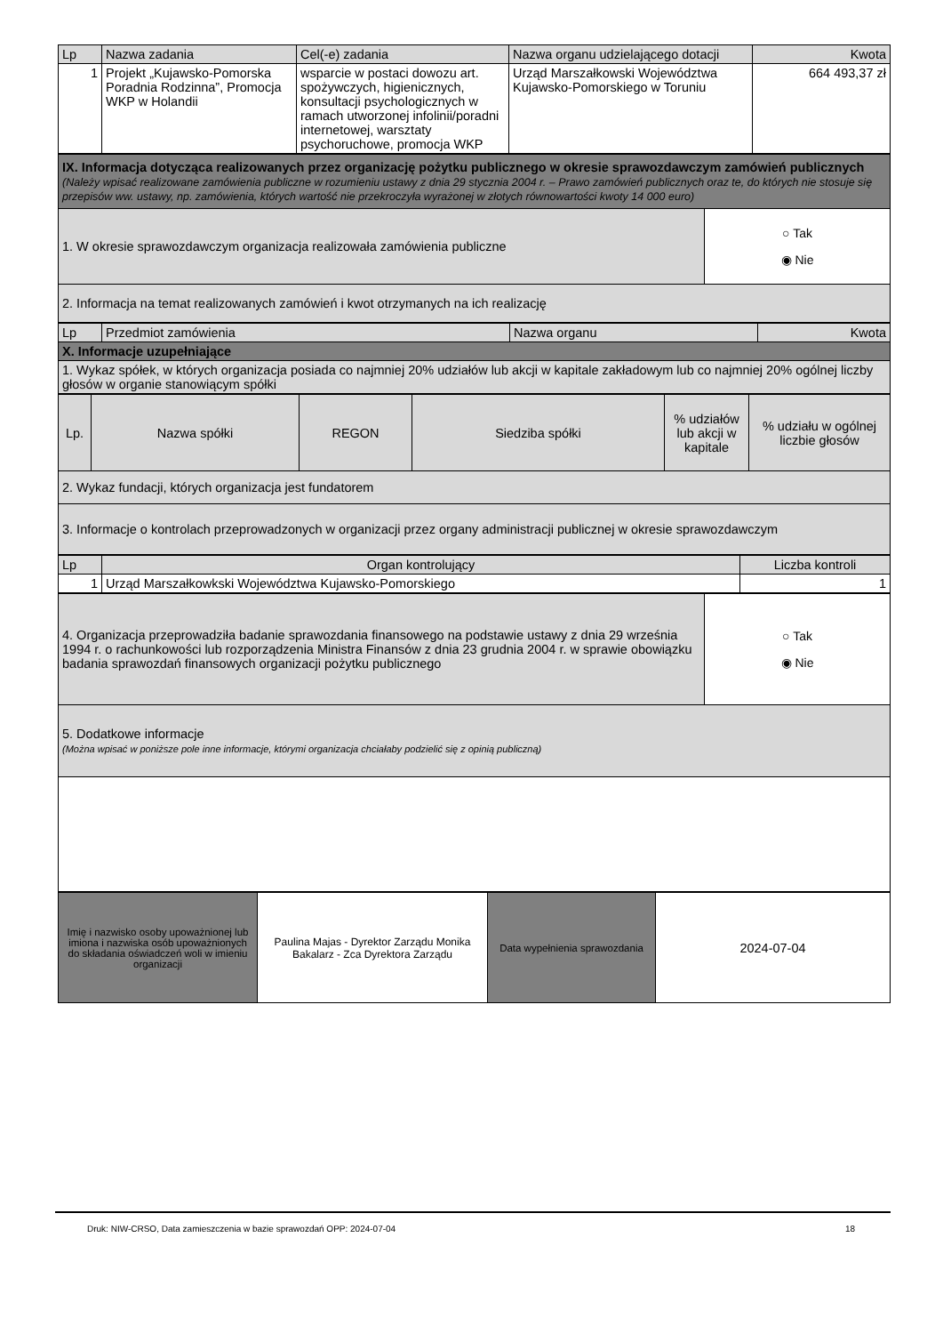| Lp | Nazwa zadania | Cel(-e) zadania | Nazwa organu udzielającego dotacji | Kwota |
| --- | --- | --- | --- | --- |
| 1 | Projekt „Kujawsko-Pomorska Poradnia Rodzinna”, Promocja WKP w Holandii | wsparcie w postaci dowozu art. spożywczych, higienicznych, konsultacji psychologicznych w ramach utworzonej infolinii/poradni internetowej, warsztaty psychoruchowe, promocja WKP | Urząd Marszałkowski Województwa Kujawsko-Pomorskiego w Toruniu | 664 493,37 zł |
| IX. Informacja dotycząca realizowanych przez organizację pożytku publicznego w okresie sprawozdawczym zamówień publicznych (Należy wpisać realizowane zamówienia publiczne w rozumieniu ustawy z dnia 29 stycznia 2004 r. – Prawo zamówień publicznych oraz te, do których nie stosuje się przepisów ww. ustawy, np. zamówienia, których wartość nie przekroczyła wyrażonej w złotych równowartości kwoty 14 000 euro) | |
| 1. W okresie sprawozdawczym organizacja realizowała zamówienia publiczne | ○ Tak ◉ Nie |
| 2. Informacja na temat realizowanych zamówień i kwot otrzymanych na ich realizację | |
| Lp | Przedmiot zamówienia | Nazwa organu | Kwota |
| --- | --- | --- | --- |
| X. Informacje uzupełniające | | | |
| 1. Wykaz spółek, w których organizacja posiada co najmniej 20% udziałów lub akcji w kapitale zakładowym lub co najmniej 20% ogólnej liczby głosów w organie stanowiącym spółki | | | |
| Lp. | Nazwa spółki | REGON | Siedziba spółki | % udziałów lub akcji w kapitale | % udziału w ogólnej liczbie głosów |
| 2. Wykaz fundacji, których organizacja jest fundatorem | | | | | |
| 3. Informacje o kontrolach przeprowadzonych w organizacji przez organy administracji publicznej w okresie sprawozdawczym | | | | | |
| Lp | Organ kontrolujący | Liczba kontroli |
| --- | --- | --- |
| 1 | Urząd Marszałkowkski Województwa Kujawsko-Pomorskiego | 1 |
| 4. Organizacja przeprowadziła badanie sprawozdania finansowego na podstawie ustawy z dnia 29 września 1994 r. o rachunkowości lub rozporządzenia Ministra Finansów z dnia 23 grudnia 2004 r. w sprawie obowiązku badania sprawozdań finansowych organizacji pożytku publicznego | ○ Tak ◉ Nie |
| 5. Dodatkowe informacje (Można wpisać w poniższe pole inne informacje, którymi organizacja chciałaby podzielić się z opinią publiczną) | |
| Imię i nazwisko osoby upoważnionej lub imiona i nazwiska osób upoważnionych do składania oświadczeń woli w imieniu organizacji | Paulina Majas - Dyrektor Zarządu Monika Bakalarz - Zca Dyrektora Zarządu | Data wypełnienia sprawozdania | 2024-07-04 |
Druk: NIW-CRSO, Data zamieszczenia w bazie sprawozdań OPP: 2024-07-04 18